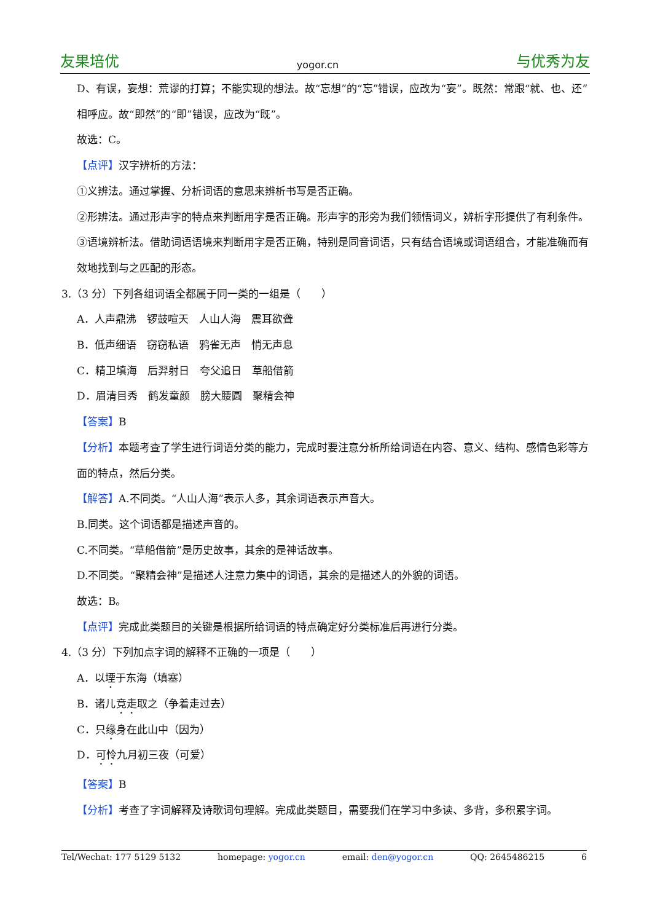友果培优 yogor.cn 与优秀为友
D、有误，妄想：荒谬的打算；不能实现的想法。故“忘想”的“忘”错误，应改为“妄”。既然：常跟“就、也、还”相呼应。故“即然”的“即”错误，应改为“既”。
故选：C。
【点评】汉字辨析的方法：
①义辨法。通过掌握、分析词语的意思来辨析书写是否正确。
②形辨法。通过形声字的特点来判断用字是否正确。形声字的形旁为我们领悟词义，辨析字形提供了有利条件。
③语境辨析法。借助词语语境来判断用字是否正确，特别是同音词语，只有结合语境或词语组合，才能准确而有效地找到与之匹配的形态。
3.（3 分）下列各组词语全都属于同一类的一组是（　　）
A．人声鼎沸　锣鼓喧天　人山人海　震耳欲聋
B．低声细语　窃窃私语　鸦雀无声　悄无声息
C．精卫填海　后羿射日　夸父追日　草船借箭
D．眉清目秀　鹤发童颜　膀大腰圆　聚精会神
【答案】B
【分析】本题考查了学生进行词语分类的能力，完成时要注意分析所给词语在内容、意义、结构、感情色彩等方面的特点，然后分类。
【解答】A.不同类。“人山人海”表示人多，其余词语表示声音大。
B.同类。这个词语都是描述声音的。
C.不同类。“草船借箭”是历史故事，其余的是神话故事。
D.不同类。“聚精会神”是描述人注意力集中的词语，其余的是描述人的外貌的词语。
故选：B。
【点评】完成此类题目的关键是根据所给词语的特点确定好分类标准后再进行分类。
4.（3 分）下列加点字词的解释不正确的一项是（　　）
A．以堙于东海（填塞）
B．诸儿竞走取之（争着走过去）
C．只缘身在此山中（因为）
D．可怜九月初三夜（可爱）
【答案】B
【分析】考查了字词解释及诗歌词句理解。完成此类题目，需要我们在学习中多读、多背，多积累字词。
Tel/Wechat: 177 5129 5132 homepage: yogor.cn email: den@yogor.cn QQ: 2645486215 6